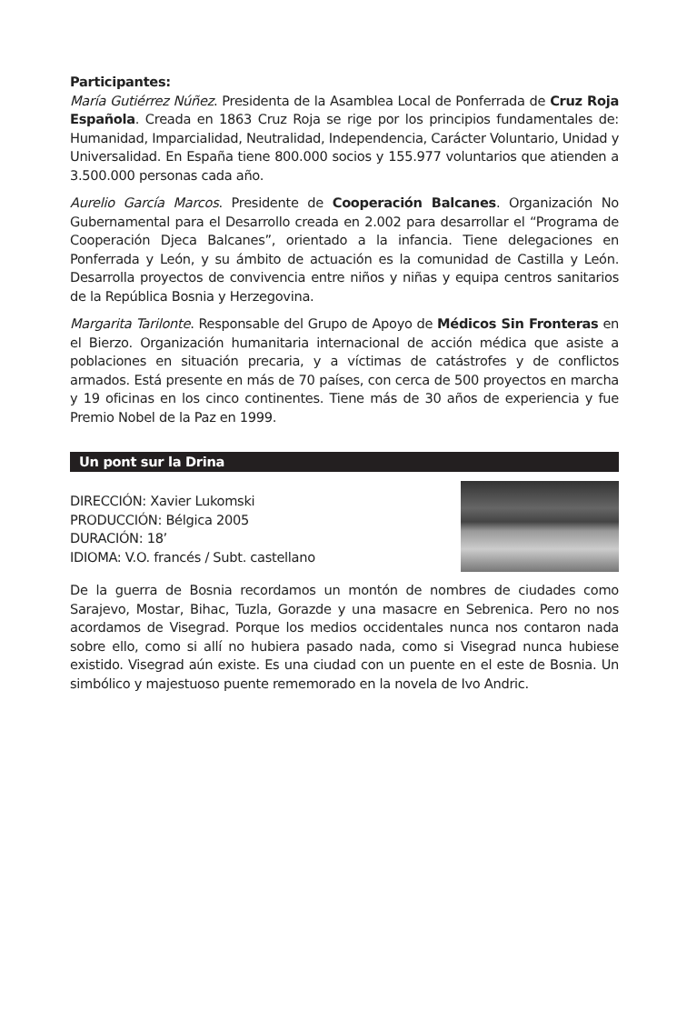Participantes:
María Gutiérrez Núñez. Presidenta de la Asamblea Local de Ponferrada de Cruz Roja Española. Creada en 1863 Cruz Roja se rige por los principios fundamentales de: Humanidad, Imparcialidad, Neutralidad, Independencia, Carácter Voluntario, Unidad y Universalidad. En España tiene 800.000 socios y 155.977 voluntarios que atienden a 3.500.000 personas cada año.
Aurelio García Marcos. Presidente de Cooperación Balcanes. Organización No Gubernamental para el Desarrollo creada en 2.002 para desarrollar el “Programa de Cooperación Djeca Balcanes”, orientado a la infancia. Tiene delegaciones en Ponferrada y León, y su ámbito de actuación es la comunidad de Castilla y León. Desarrolla proyectos de convivencia entre niños y niñas y equipa centros sanitarios de la República Bosnia y Herzegovina.
Margarita Tarilonte. Responsable del Grupo de Apoyo de Médicos Sin Fronteras en el Bierzo. Organización humanitaria internacional de acción médica que asiste a poblaciones en situación precaria, y a víctimas de catástrofes y de conflictos armados. Está presente en más de 70 países, con cerca de 500 proyectos en marcha y 19 oficinas en los cinco continentes. Tiene más de 30 años de experiencia y fue Premio Nobel de la Paz en 1999.
Un pont sur la Drina
DIRECCIÓN: Xavier Lukomski
PRODUCCIÓN: Bélgica 2005
DURACIÓN: 18’
IDIOMA: V.O. francés / Subt. castellano
De la guerra de Bosnia recordamos un montón de nombres de ciudades como Sarajevo, Mostar, Bihac, Tuzla, Gorazde y una masacre en Sebrenica. Pero no nos acordamos de Visegrad. Porque los medios occidentales nunca nos contaron nada sobre ello, como si allí no hubiera pasado nada, como si Visegrad nunca hubiese existido. Visegrad aún existe. Es una ciudad con un puente en el este de Bosnia. Un simbólico y majestuoso puente rememorado en la novela de Ivo Andric.